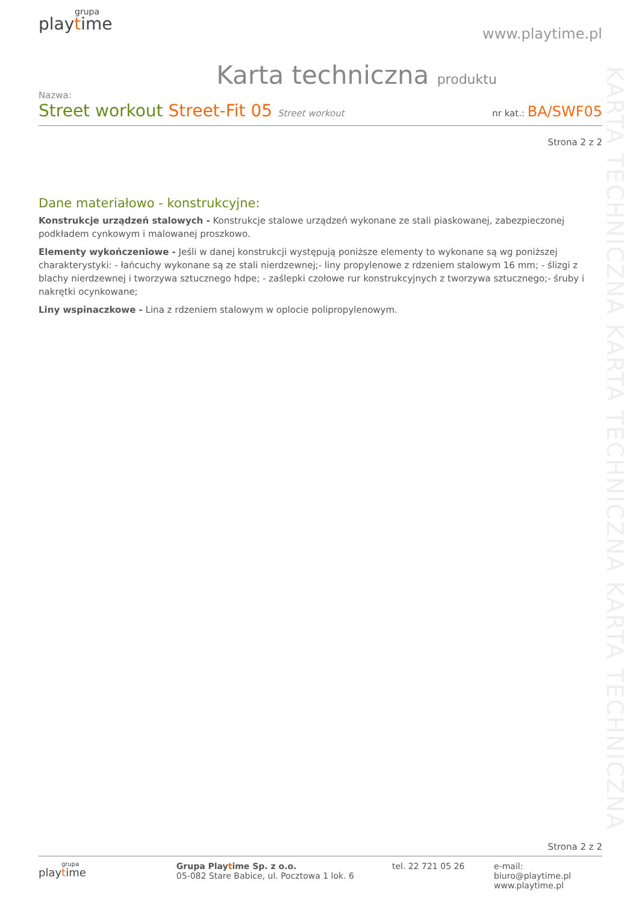KARTA TECHNICZNA KARTA TECHNICZNA KARTA TECHNICZNA
grupa
playtime
www.playtime.pl
Karta techniczna produktu
Nazwa:
Street workout Street-Fit 05 Street workout
nr kat.: BA/SWF05
Strona 2 z 2
Dane materiałowo - konstrukcyjne:
Konstrukcje urządzeń stalowych - Konstrukcje stalowe urządzeń wykonane ze stali piaskowanej, zabezpieczonej podkładem cynkowym i malowanej proszkowo.
Elementy wykończeniowe - Jeśli w danej konstrukcji występują poniższe elementy to wykonane są wg poniższej charakterystyki: - łańcuchy wykonane są ze stali nierdzewnej;- liny propylenowe z rdzeniem stalowym 16 mm; - ślizgi z blachy nierdzewnej i tworzywa sztucznego hdpe; - zaślepki czołowe rur konstrukcyjnych z tworzywa sztucznego;- śruby i nakrętki ocynkowane;
Liny wspinaczkowe - Lina z rdzeniem stalowym w oplocie polipropylenowym.
Strona 2 z 2
grupa
playtime
Grupa Playtime Sp. z o.o.
05-082 Stare Babice, ul. Pocztowa 1 lok. 6
tel. 22 721 05 26
e-mail: biuro@playtime.pl
www.playtime.pl